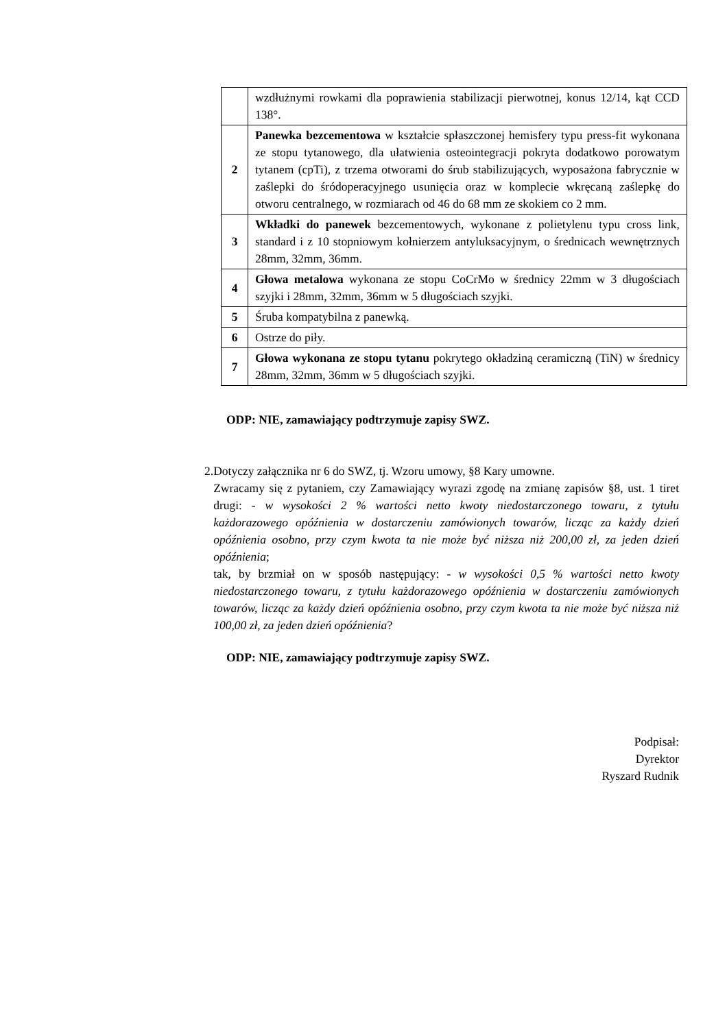| | wzdłużnymi rowkami dla poprawienia stabilizacji pierwotnej, konus 12/14, kąt CCD 138°. |
| 2 | Panewka bezcementowa w kształcie spłaszczonej hemisfery typu press-fit wykonana ze stopu tytanowego, dla ułatwienia osteointegracji pokryta dodatkowo porowatym tytanem (cpTi), z trzema otworami do śrub stabilizujących, wyposażona fabrycznie w zaślepki do śródoperacyjnego usunięcia oraz w komplecie wkręcaną zaślepkę do otworu centralnego, w rozmiarach od 46 do 68 mm ze skokiem co 2 mm. |
| 3 | Wkładki do panewek bezcementowych, wykonane z polietylenu typu cross link, standard i z 10 stopniowym kołnierzem antyluksacyjnym, o średnicach wewnętrznych 28mm, 32mm, 36mm. |
| 4 | Głowa metalowa wykonana ze stopu CoCrMo w średnicy 22mm w 3 długościach szyjki i 28mm, 32mm, 36mm w 5 długościach szyjki. |
| 5 | Śruba kompatybilna z panewką. |
| 6 | Ostrze do piły. |
| 7 | Głowa wykonana ze stopu tytanu pokrytego okładziną ceramiczną (TiN) w średnicy 28mm, 32mm, 36mm w 5 długościach szyjki. |
ODP: NIE, zamawiający podtrzymuje zapisy SWZ.
2. Dotyczy załącznika nr 6 do SWZ, tj. Wzoru umowy, §8 Kary umowne.
Zwracamy się z pytaniem, czy Zamawiający wyrazi zgodę na zmianę zapisów §8, ust. 1 tiret drugi: - w wysokości 2 % wartości netto kwoty niedostarczonego towaru, z tytułu każdorazowego opóźnienia w dostarczeniu zamówionych towarów, licząc za każdy dzień opóźnienia osobno, przy czym kwota ta nie może być niższa niż 200,00 zł, za jeden dzień opóźnienia;
tak, by brzmiał on w sposób następujący: - w wysokości 0,5 % wartości netto kwoty niedostarczonego towaru, z tytułu każdorazowego opóźnienia w dostarczeniu zamówionych towarów, licząc za każdy dzień opóźnienia osobno, przy czym kwota ta nie może być niższa niż 100,00 zł, za jeden dzień opóźnienia?
ODP: NIE, zamawiający podtrzymuje zapisy SWZ.
Podpisał:
Dyrektor
Ryszard Rudnik